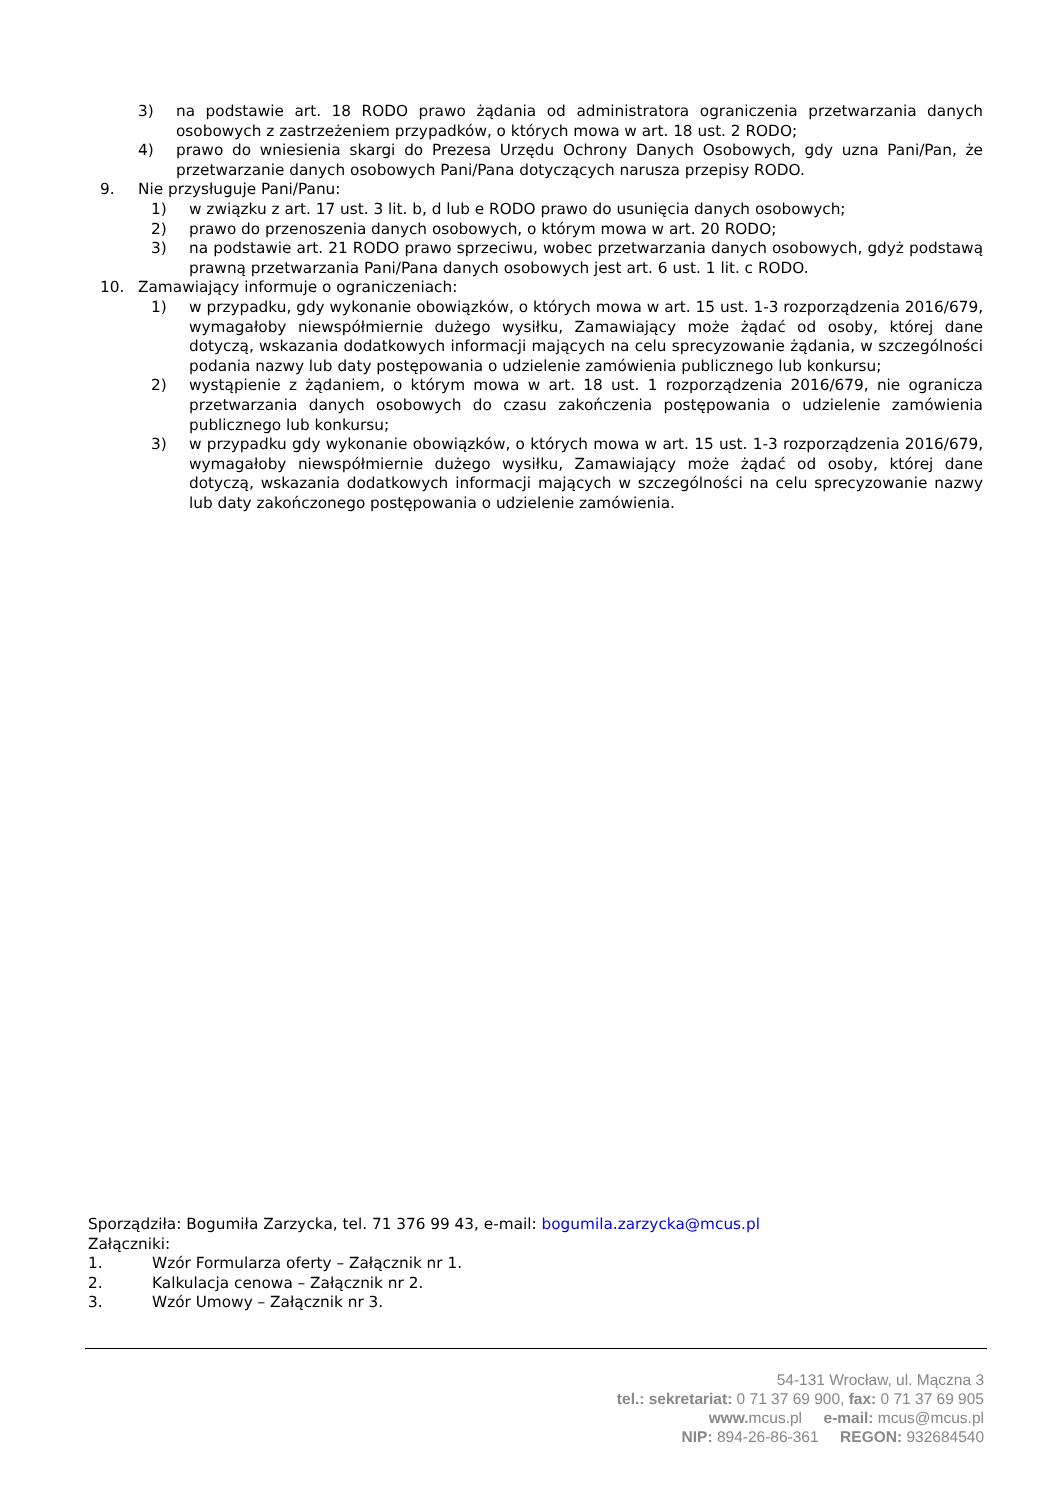3) na podstawie art. 18 RODO prawo żądania od administratora ograniczenia przetwarzania danych osobowych z zastrzeżeniem przypadków, o których mowa w art. 18 ust. 2 RODO;
4) prawo do wniesienia skargi do Prezesa Urzędu Ochrony Danych Osobowych, gdy uzna Pani/Pan, że przetwarzanie danych osobowych Pani/Pana dotyczących narusza przepisy RODO.
9. Nie przysługuje Pani/Panu:
1) w związku z art. 17 ust. 3 lit. b, d lub e RODO prawo do usunięcia danych osobowych;
2) prawo do przenoszenia danych osobowych, o którym mowa w art. 20 RODO;
3) na podstawie art. 21 RODO prawo sprzeciwu, wobec przetwarzania danych osobowych, gdyż podstawą prawną przetwarzania Pani/Pana danych osobowych jest art. 6 ust. 1 lit. c RODO.
10. Zamawiający informuje o ograniczeniach:
1) w przypadku, gdy wykonanie obowiązków, o których mowa w art. 15 ust. 1-3 rozporządzenia 2016/679, wymagałoby niewspółmiernie dużego wysiłku, Zamawiający może żądać od osoby, której dane dotyczą, wskazania dodatkowych informacji mających na celu sprecyzowanie żądania, w szczególności podania nazwy lub daty postępowania o udzielenie zamówienia publicznego lub konkursu;
2) wystąpienie z żądaniem, o którym mowa w art. 18 ust. 1 rozporządzenia 2016/679, nie ogranicza przetwarzania danych osobowych do czasu zakończenia postępowania o udzielenie zamówienia publicznego lub konkursu;
3) w przypadku gdy wykonanie obowiązków, o których mowa w art. 15 ust. 1-3 rozporządzenia 2016/679, wymagałoby niewspółmiernie dużego wysiłku, Zamawiający może żądać od osoby, której dane dotyczą, wskazania dodatkowych informacji mających w szczególności na celu sprecyzowanie nazwy lub daty zakończonego postępowania o udzielenie zamówienia.
Sporządziła: Bogumiła Zarzycka, tel. 71 376 99 43, e-mail: bogumila.zarzycka@mcus.pl
Załączniki:
1. Wzór Formularza oferty – Załącznik nr 1.
2. Kalkulacja cenowa – Załącznik nr 2.
3. Wzór Umowy – Załącznik nr 3.
54-131 Wrocław, ul. Mączna 3
tel.: sekretariat: 0 71 37 69 900, fax: 0 71 37 69 905
www. mcus.pl e-mail: mcus@mcus.pl
NIP: 894-26-86-361 REGON: 932684540